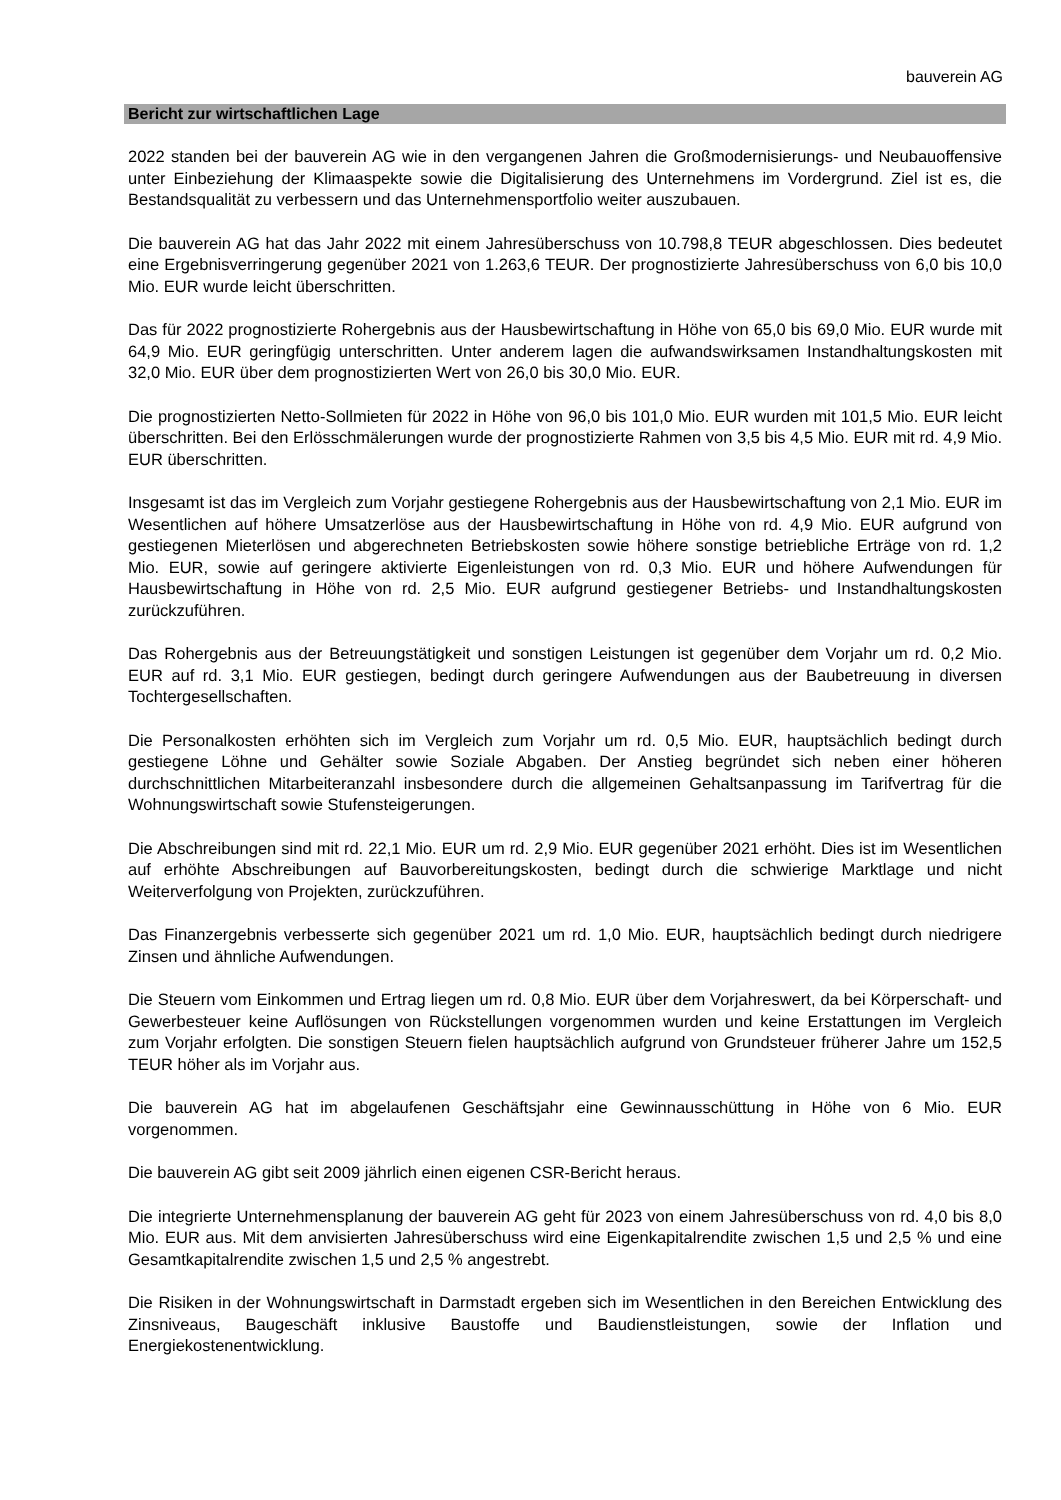bauverein AG
Bericht zur wirtschaftlichen Lage
2022 standen bei der bauverein AG wie in den vergangenen Jahren die Großmodernisierungs- und Neubauoffensive unter Einbeziehung der Klimaaspekte sowie die Digitalisierung des Unternehmens im Vordergrund. Ziel ist es, die Bestandsqualität zu verbessern und das Unternehmensportfolio weiter auszubauen.
Die bauverein AG hat das Jahr 2022 mit einem Jahresüberschuss von 10.798,8 TEUR abgeschlossen. Dies bedeutet eine Ergebnisverringerung gegenüber 2021 von 1.263,6 TEUR. Der prognostizierte Jahresüberschuss von 6,0 bis 10,0 Mio. EUR wurde leicht überschritten.
Das für 2022 prognostizierte Rohergebnis aus der Hausbewirtschaftung in Höhe von 65,0 bis 69,0 Mio. EUR wurde mit 64,9 Mio. EUR geringfügig unterschritten. Unter anderem lagen die aufwandswirksamen Instandhaltungskosten mit 32,0 Mio. EUR über dem prognostizierten Wert von 26,0 bis 30,0 Mio. EUR.
Die prognostizierten Netto-Sollmieten für 2022 in Höhe von 96,0 bis 101,0 Mio. EUR wurden mit 101,5 Mio. EUR leicht überschritten. Bei den Erlösschmälerungen wurde der prognostizierte Rahmen von 3,5 bis 4,5 Mio. EUR mit rd. 4,9 Mio. EUR überschritten.
Insgesamt ist das im Vergleich zum Vorjahr gestiegene Rohergebnis aus der Hausbewirtschaftung von 2,1 Mio. EUR im Wesentlichen auf höhere Umsatzerlöse aus der Hausbewirtschaftung in Höhe von rd. 4,9 Mio. EUR aufgrund von gestiegenen Mieterlösen und abgerechneten Betriebskosten sowie höhere sonstige betriebliche Erträge von rd. 1,2 Mio. EUR, sowie auf geringere aktivierte Eigenleistungen von rd. 0,3 Mio. EUR und höhere Aufwendungen für Hausbewirtschaftung in Höhe von rd. 2,5 Mio. EUR aufgrund gestiegener Betriebs- und Instandhaltungskosten zurückzuführen.
Das Rohergebnis aus der Betreuungstätigkeit und sonstigen Leistungen ist gegenüber dem Vorjahr um rd. 0,2 Mio. EUR auf rd. 3,1 Mio. EUR gestiegen, bedingt durch geringere Aufwendungen aus der Baubetreuung in diversen Tochtergesellschaften.
Die Personalkosten erhöhten sich im Vergleich zum Vorjahr um rd. 0,5 Mio. EUR, hauptsächlich bedingt durch gestiegene Löhne und Gehälter sowie Soziale Abgaben. Der Anstieg begründet sich neben einer höheren durchschnittlichen Mitarbeiteranzahl insbesondere durch die allgemeinen Gehaltsanpassung im Tarifvertrag für die Wohnungswirtschaft sowie Stufensteigerungen.
Die Abschreibungen sind mit rd. 22,1 Mio. EUR um rd. 2,9 Mio. EUR gegenüber 2021 erhöht. Dies ist im Wesentlichen auf erhöhte Abschreibungen auf Bauvorbereitungskosten, bedingt durch die schwierige Marktlage und nicht Weiterverfolgung von Projekten, zurückzuführen.
Das Finanzergebnis verbesserte sich gegenüber 2021 um rd. 1,0 Mio. EUR, hauptsächlich bedingt durch niedrigere Zinsen und ähnliche Aufwendungen.
Die Steuern vom Einkommen und Ertrag liegen um rd. 0,8 Mio. EUR über dem Vorjahreswert, da bei Körperschaft- und Gewerbesteuer keine Auflösungen von Rückstellungen vorgenommen wurden und keine Erstattungen im Vergleich zum Vorjahr erfolgten. Die sonstigen Steuern fielen hauptsächlich aufgrund von Grundsteuer früherer Jahre um 152,5 TEUR höher als im Vorjahr aus.
Die bauverein AG hat im abgelaufenen Geschäftsjahr eine Gewinnausschüttung in Höhe von 6 Mio. EUR vorgenommen.
Die bauverein AG gibt seit 2009 jährlich einen eigenen CSR-Bericht heraus.
Die integrierte Unternehmensplanung der bauverein AG geht für 2023 von einem Jahresüberschuss von rd. 4,0 bis 8,0 Mio. EUR aus. Mit dem anvisierten Jahresüberschuss wird eine Eigenkapitalrendite zwischen 1,5 und 2,5 % und eine Gesamtkapitalrendite zwischen 1,5 und 2,5 % angestrebt.
Die Risiken in der Wohnungswirtschaft in Darmstadt ergeben sich im Wesentlichen in den Bereichen Entwicklung des Zinsniveaus, Baugeschäft inklusive Baustoffe und Baudienstleistungen, sowie der Inflation und Energiekostenentwicklung.